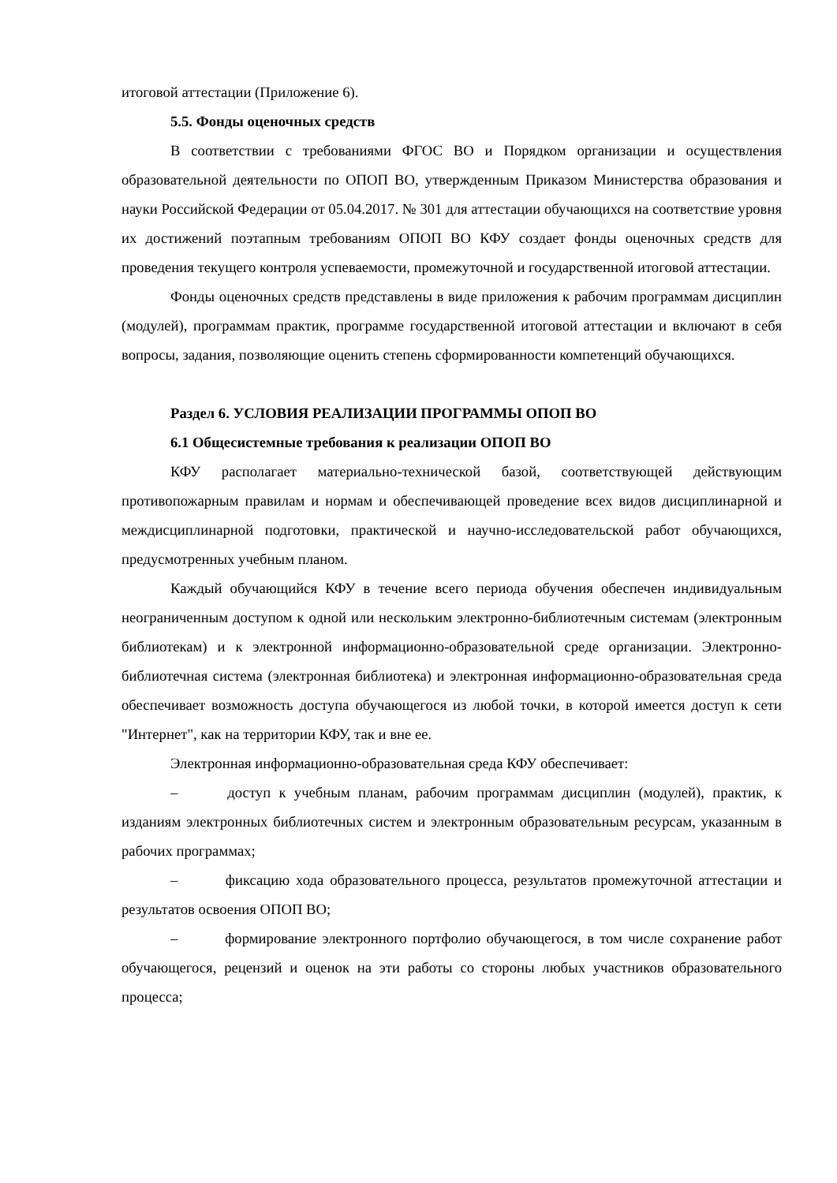итоговой аттестации (Приложение 6).
5.5. Фонды оценочных средств
В соответствии с требованиями ФГОС ВО и Порядком организации и осуществления образовательной деятельности по ОПОП ВО, утвержденным Приказом Министерства образования и науки Российской Федерации от 05.04.2017. № 301 для аттестации обучающихся на соответствие уровня их достижений поэтапным требованиям ОПОП ВО КФУ создает фонды оценочных средств для проведения текущего контроля успеваемости, промежуточной и государственной итоговой аттестации.
Фонды оценочных средств представлены в виде приложения к рабочим программам дисциплин (модулей), программам практик, программе государственной итоговой аттестации и включают в себя вопросы, задания, позволяющие оценить степень сформированности компетенций обучающихся.
Раздел 6. УСЛОВИЯ РЕАЛИЗАЦИИ ПРОГРАММЫ ОПОП ВО
6.1 Общесистемные требования к реализации ОПОП ВО
КФУ располагает материально-технической базой, соответствующей действующим противопожарным правилам и нормам и обеспечивающей проведение всех видов дисциплинарной и междисциплинарной подготовки, практической и научно-исследовательской работ обучающихся, предусмотренных учебным планом.
Каждый обучающийся КФУ в течение всего периода обучения обеспечен индивидуальным неограниченным доступом к одной или нескольким электронно-библиотечным системам (электронным библиотекам) и к электронной информационно-образовательной среде организации. Электронно-библиотечная система (электронная библиотека) и электронная информационно-образовательная среда обеспечивает возможность доступа обучающегося из любой точки, в которой имеется доступ к сети "Интернет", как на территории КФУ, так и вне ее.
Электронная информационно-образовательная среда КФУ обеспечивает:
– доступ к учебным планам, рабочим программам дисциплин (модулей), практик, к изданиям электронных библиотечных систем и электронным образовательным ресурсам, указанным в рабочих программах;
– фиксацию хода образовательного процесса, результатов промежуточной аттестации и результатов освоения ОПОП ВО;
– формирование электронного портфолио обучающегося, в том числе сохранение работ обучающегося, рецензий и оценок на эти работы со стороны любых участников образовательного процесса;